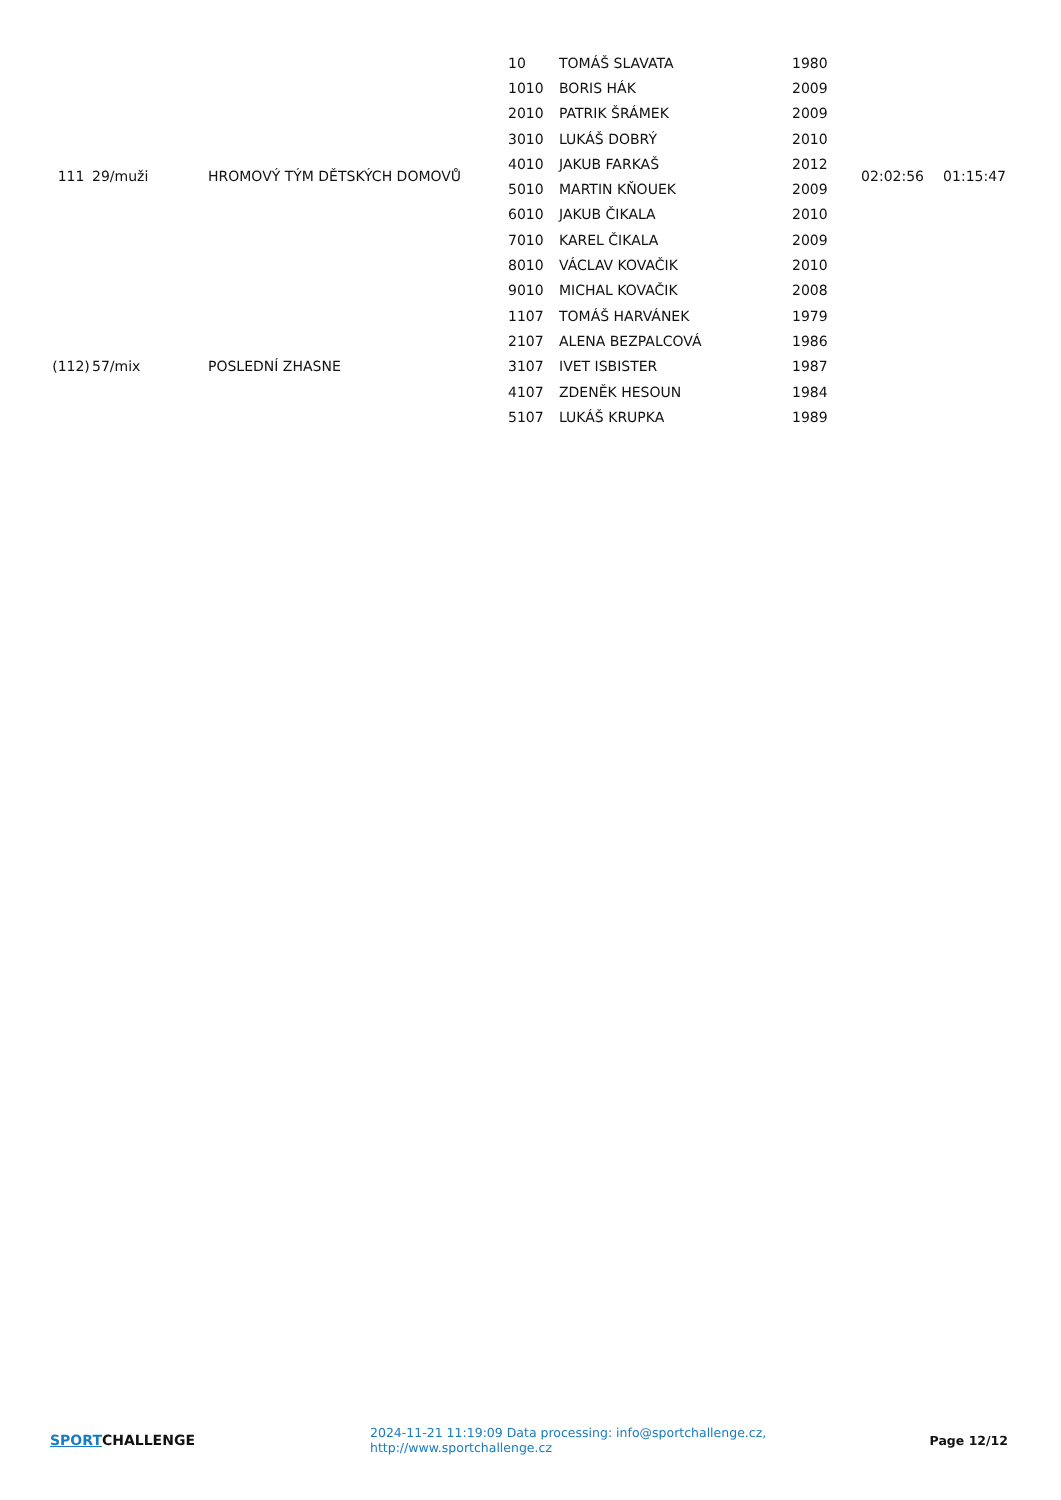| 111 | 29/muži | HROMOVÝ TÝM DĚTSKÝCH DOMOVŮ | 10 | TOMÁŠ SLAVATA | 1980 | 02:02:56 | 01:15:47 |
| | | | 1010 | BORIS HÁK | 2009 | | |
| | | | 2010 | PATRIK ŠRÁMEK | 2009 | | |
| | | | 3010 | LUKÁŠ DOBRÝ | 2010 | | |
| | | | 4010 | JAKUB FARKAŠ | 2012 | | |
| | | | 5010 | MARTIN KŇOUEK | 2009 | | |
| | | | 6010 | JAKUB ČIKALA | 2010 | | |
| | | | 7010 | KAREL ČIKALA | 2009 | | |
| | | | 8010 | VÁCLAV KOVAČIK | 2010 | | |
| | | | 9010 | MICHAL KOVAČIK | 2008 | | |
| (112) | 57/mix | POSLEDNÍ ZHASNE | 1107 | TOMÁŠ HARVÁNEK | 1979 | | |
| | | | 2107 | ALENA BEZPALCOVÁ | 1986 | | |
| | | | 3107 | IVET ISBISTER | 1987 | | |
| | | | 4107 | ZDENĚK HESOUN | 1984 | | |
| | | | 5107 | LUKÁŠ KRUPKA | 1989 | | |
SPORTCHALLENGE
2024-11-21 11:19:09 Data processing: info@sportchallenge.cz, http://www.sportchallenge.cz
Page 12/12